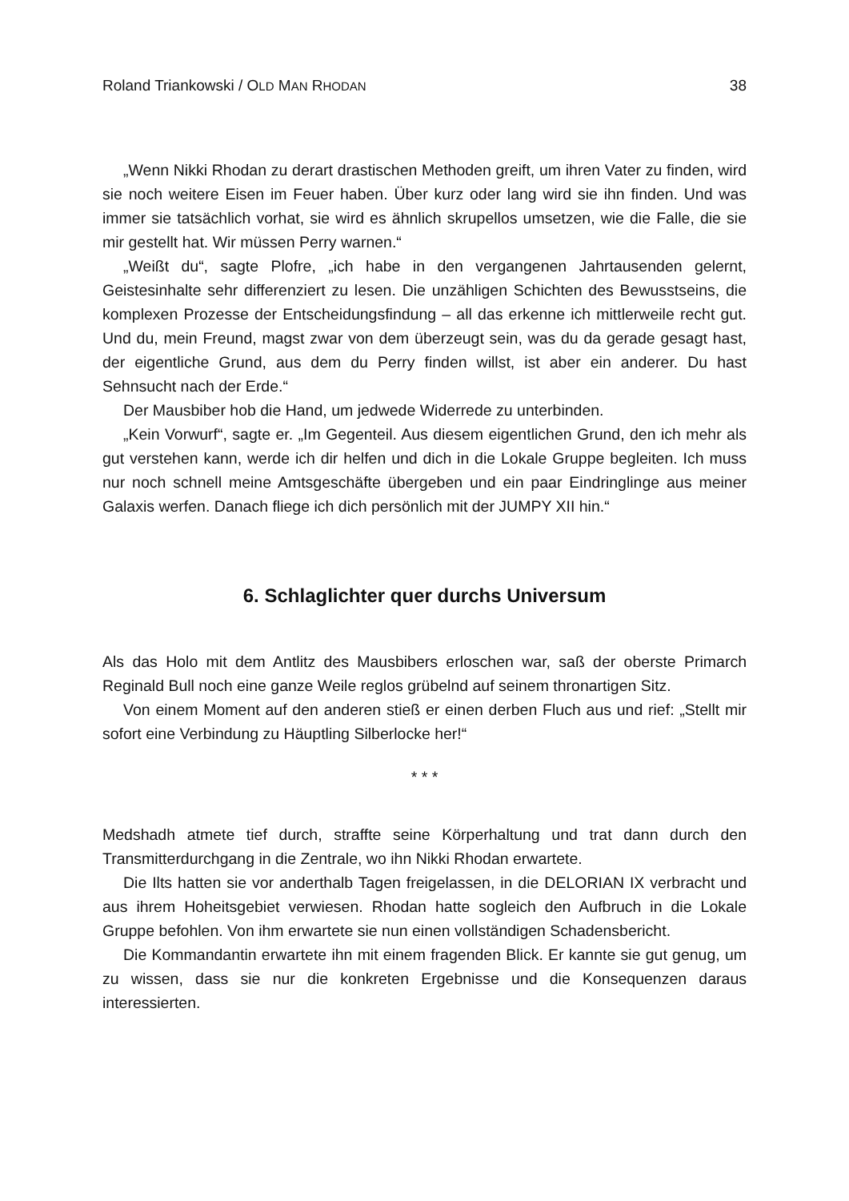Roland Triankowski / OLD MAN RHODAN 38
„Wenn Nikki Rhodan zu derart drastischen Methoden greift, um ihren Vater zu finden, wird sie noch weitere Eisen im Feuer haben. Über kurz oder lang wird sie ihn finden. Und was immer sie tatsächlich vorhat, sie wird es ähnlich skrupellos umsetzen, wie die Falle, die sie mir gestellt hat. Wir müssen Perry warnen.“
„Weißt du“, sagte Plofre, „ich habe in den vergangenen Jahrtausenden gelernt, Geistesinhalte sehr differenziert zu lesen. Die unzähligen Schichten des Bewusst­seins, die komplexen Prozesse der Entscheidungsfindung – all das erkenne ich mitt­lerweile recht gut. Und du, mein Freund, magst zwar von dem überzeugt sein, was du da gerade gesagt hast, der eigentliche Grund, aus dem du Perry finden willst, ist aber ein anderer. Du hast Sehnsucht nach der Erde.“
Der Mausbiber hob die Hand, um jedwede Widerrede zu unterbinden.
„Kein Vorwurf“, sagte er. „Im Gegenteil. Aus diesem eigentlichen Grund, den ich mehr als gut verstehen kann, werde ich dir helfen und dich in die Lokale Gruppe begleiten. Ich muss nur noch schnell meine Amtsgeschäfte übergeben und ein paar Eindringlinge aus meiner Galaxis werfen. Danach fliege ich dich persönlich mit der JUMPY XII hin.“
6. Schlaglichter quer durchs Universum
Als das Holo mit dem Antlitz des Mausbibers erloschen war, saß der oberste Pri­march Reginald Bull noch eine ganze Weile reglos grübelnd auf seinem thronartigen Sitz.
Von einem Moment auf den anderen stieß er einen derben Fluch aus und rief: „Stellt mir sofort eine Verbindung zu Häuptling Silberlocke her!“
* * *
Medshadh atmete tief durch, straffte seine Körperhaltung und trat dann durch den Transmitterdurchgang in die Zentrale, wo ihn Nikki Rhodan erwartete.
Die Ilts hatten sie vor anderthalb Tagen freigelassen, in die DELORIAN IX ver­bracht und aus ihrem Hoheitsgebiet verwiesen. Rhodan hatte sogleich den Aufbruch in die Lokale Gruppe befohlen. Von ihm erwartete sie nun einen vollständigen Scha­densbericht.
Die Kommandantin erwartete ihn mit einem fragenden Blick. Er kannte sie gut genug, um zu wissen, dass sie nur die konkreten Ergebnisse und die Konsequenzen daraus interessierten.